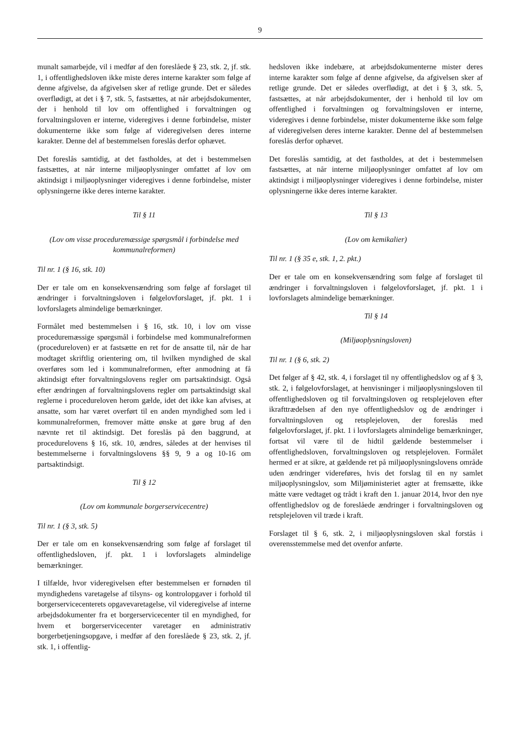9
munalt samarbejde, vil i medfør af den foreslåede § 23, stk. 2, jf. stk. 1, i offentlighedsloven ikke miste deres interne karakter som følge af denne afgivelse, da afgivelsen sker af retlige grunde. Det er således overflødigt, at det i § 7, stk. 5, fastsættes, at når arbejdsdokumenter, der i henhold til lov om offentlighed i forvaltningen og forvaltningsloven er interne, videregives i denne forbindelse, mister dokumenterne ikke som følge af videregivelsen deres interne karakter. Denne del af bestemmelsen foreslås derfor ophævet.
Det foreslås samtidig, at det fastholdes, at det i bestemmelsen fastsættes, at når interne miljøoplysninger omfattet af lov om aktindsigt i miljøoplysninger videregives i denne forbindelse, mister oplysningerne ikke deres interne karakter.
Til § 11
(Lov om visse proceduremæssige spørgsmål i forbindelse med kommunalreformen)
Til nr. 1 (§ 16, stk. 10)
Der er tale om en konsekvensændring som følge af forslaget til ændringer i forvaltningsloven i følgelovforslaget, jf. pkt. 1 i lovforslagets almindelige bemærkninger.
Formålet med bestemmelsen i § 16, stk. 10, i lov om visse proceduremæssige spørgsmål i forbindelse med kommunalreformen (procedureloven) er at fastsætte en ret for de ansatte til, når de har modtaget skriftlig orientering om, til hvilken myndighed de skal overføres som led i kommunalreformen, efter anmodning at få aktindsigt efter forvaltningslovens regler om partsaktindsigt. Også efter ændringen af forvaltningslovens regler om partsaktindsigt skal reglerne i procedureloven herom gælde, idet det ikke kan afvises, at ansatte, som har været overført til en anden myndighed som led i kommunalreformen, fremover måtte ønske at gøre brug af den nævnte ret til aktindsigt. Det foreslås på den baggrund, at procedurelovens § 16, stk. 10, ændres, således at der henvises til bestemmelserne i forvaltningslovens §§ 9, 9 a og 10-16 om partsaktindsigt.
Til § 12
(Lov om kommunale borgerservicecentre)
Til nr. 1 (§ 3, stk. 5)
Der er tale om en konsekvensændring som følge af forslaget til offentlighedsloven, jf. pkt. 1 i lovforslagets almindelige bemærkninger.
I tilfælde, hvor videregivelsen efter bestemmelsen er fornøden til myndighedens varetagelse af tilsyns- og kontrolopgaver i forhold til borgerservicecenterets opgavevaretagelse, vil videregivelse af interne arbejdsdokumenter fra et borgerservicecenter til en myndighed, for hvem et borgerservicecenter varetager en administrativ borgerbetjeningsopgave, i medfør af den foreslåede § 23, stk. 2, jf. stk. 1, i offentlig-
hedsloven ikke indebære, at arbejdsdokumenterne mister deres interne karakter som følge af denne afgivelse, da afgivelsen sker af retlige grunde. Det er således overflødigt, at det i § 3, stk. 5, fastsættes, at når arbejdsdokumenter, der i henhold til lov om offentlighed i forvaltningen og forvaltningsloven er interne, videregives i denne forbindelse, mister dokumenterne ikke som følge af videregivelsen deres interne karakter. Denne del af bestemmelsen foreslås derfor ophævet.
Det foreslås samtidig, at det fastholdes, at det i bestemmelsen fastsættes, at når interne miljøoplysninger omfattet af lov om aktindsigt i miljøoplysninger videregives i denne forbindelse, mister oplysningerne ikke deres interne karakter.
Til § 13
(Lov om kemikalier)
Til nr. 1 (§ 35 e, stk. 1, 2. pkt.)
Der er tale om en konsekvensændring som følge af forslaget til ændringer i forvaltningsloven i følgelovforslaget, jf. pkt. 1 i lovforslagets almindelige bemærkninger.
Til § 14
(Miljøoplysningsloven)
Til nr. 1 (§ 6, stk. 2)
Det følger af § 42, stk. 4, i forslaget til ny offentlighedslov og af § 3, stk. 2, i følgelovforslaget, at henvisninger i miljøoplysningsloven til offentlighedsloven og til forvaltningsloven og retsplejeloven efter ikrafttrædelsen af den nye offentlighedslov og de ændringer i forvaltningsloven og retsplejeloven, der foreslås med følgelovforslaget, jf. pkt. 1 i lovforslagets almindelige bemærkninger, fortsat vil være til de hidtil gældende bestemmelser i offentlighedsloven, forvaltningsloven og retsplejeloven. Formålet hermed er at sikre, at gældende ret på miljøoplysningslovens område uden ændringer videreføres, hvis det forslag til en ny samlet miljøoplysningslov, som Miljøministeriet agter at fremsætte, ikke måtte være vedtaget og trådt i kraft den 1. januar 2014, hvor den nye offentlighedslov og de foreslåede ændringer i forvaltningsloven og retsplejeloven vil træde i kraft.
Forslaget til § 6, stk. 2, i miljøoplysningsloven skal forstås i overensstemmelse med det ovenfor anførte.